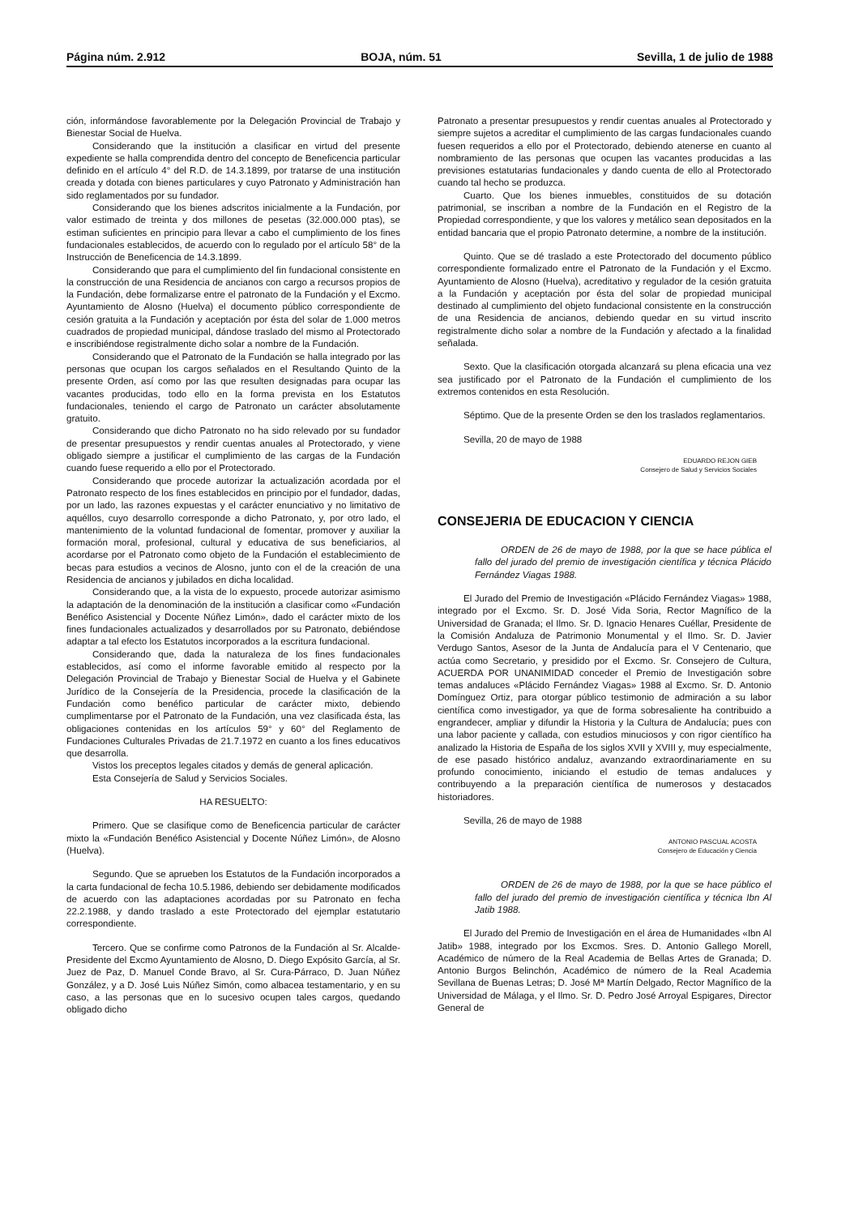Página núm. 2.912 BOJA, núm. 51 Sevilla, 1 de julio de 1988
ción, informándose favorablemente por la Delegación Provincial de Trabajo y Bienestar Social de Huelva.
Considerando que la institución a clasificar en virtud del presente expediente se halla comprendida dentro del concepto de Beneficencia particular definido en el artículo 4° del R.D. de 14.3.1899, por tratarse de una institución creada y dotada con bienes particulares y cuyo Patronato y Administración han sido reglamentados por su fundador.
Considerando que los bienes adscritos inicialmente a la Fundación, por valor estimado de treinta y dos millones de pesetas (32.000.000 ptas), se estiman suficientes en principio para llevar a cabo el cumplimiento de los fines fundacionales establecidos, de acuerdo con lo regulado por el artículo 58° de la Instrucción de Beneficencia de 14.3.1899.
Considerando que para el cumplimiento del fin fundacional consistente en la construcción de una Residencia de ancianos con cargo a recursos propios de la Fundación, debe formalizarse entre el patronato de la Fundación y el Excmo. Ayuntamiento de Alosno (Huelva) el documento público correspondiente de cesión gratuita a la Fundación y aceptación por ésta del solar de 1.000 metros cuadrados de propiedad municipal, dándose traslado del mismo al Protectorado e inscribiéndose registralmente dicho solar a nombre de la Fundación.
Considerando que el Patronato de la Fundación se halla integrado por las personas que ocupan los cargos señalados en el Resultando Quinto de la presente Orden, así como por las que resulten designadas para ocupar las vacantes producidas, todo ello en la forma prevista en los Estatutos fundacionales, teniendo el cargo de Patronato un carácter absolutamente gratuito.
Considerando que dicho Patronato no ha sido relevado por su fundador de presentar presupuestos y rendir cuentas anuales al Protectorado, y viene obligado siempre a justificar el cumplimiento de las cargas de la Fundación cuando fuese requerido a ello por el Protectorado.
Considerando que procede autorizar la actualización acordada por el Patronato respecto de los fines establecidos en principio por el fundador, dadas, por un lado, las razones expuestas y el carácter enunciativo y no limitativo de aquéllos, cuyo desarrollo corresponde a dicho Patronato, y, por otro lado, el mantenimiento de la voluntad fundacional de fomentar, promover y auxiliar la formación moral, profesional, cultural y educativa de sus beneficiarios, al acordarse por el Patronato como objeto de la Fundación el establecimiento de becas para estudios a vecinos de Alosno, junto con el de la creación de una Residencia de ancianos y jubilados en dicha localidad.
Considerando que, a la vista de lo expuesto, procede autorizar asimismo la adaptación de la denominación de la institución a clasificar como «Fundación Benéfico Asistencial y Docente Núñez Limón», dado el carácter mixto de los fines fundacionales actualizados y desarrollados por su Patronato, debiéndose adaptar a tal efecto los Estatutos incorporados a la escritura fundacional.
Considerando que, dada la naturaleza de los fines fundacionales establecidos, así como el informe favorable emitido al respecto por la Delegación Provincial de Trabajo y Bienestar Social de Huelva y el Gabinete Jurídico de la Consejería de la Presidencia, procede la clasificación de la Fundación como benéfico particular de carácter mixto, debiendo cumplimentarse por el Patronato de la Fundación, una vez clasificada ésta, las obligaciones contenidas en los artículos 59° y 60° del Reglamento de Fundaciones Culturales Privadas de 21.7.1972 en cuanto a los fines educativos que desarrolla.
Vistos los preceptos legales citados y demás de general aplicación.
Esta Consejería de Salud y Servicios Sociales.
HA RESUELTO:
Primero. Que se clasifique como de Beneficencia particular de carácter mixto la «Fundación Benéfico Asistencial y Docente Núñez Limón», de Alosno (Huelva).
Segundo. Que se aprueben los Estatutos de la Fundación incorporados a la carta fundacional de fecha 10.5.1986, debiendo ser debidamente modificados de acuerdo con las adaptaciones acordadas por su Patronato en fecha 22.2.1988, y dando traslado a este Protectorado del ejemplar estatutario correspondiente.
Tercero. Que se confirme como Patronos de la Fundación al Sr. Alcalde-Presidente del Excmo Ayuntamiento de Alosno, D. Diego Expósito García, al Sr. Juez de Paz, D. Manuel Conde Bravo, al Sr. Cura-Párraco, D. Juan Núñez González, y a D. José Luis Núñez Simón, como albacea testamentario, y en su caso, a las personas que en lo sucesivo ocupen tales cargos, quedando obligado dicho
Patronato a presentar presupuestos y rendir cuentas anuales al Protectorado y siempre sujetos a acreditar el cumplimiento de las cargas fundacionales cuando fuesen requeridos a ello por el Protectorado, debiendo atenerse en cuanto al nombramiento de las personas que ocupen las vacantes producidas a las previsiones estatutarias fundacionales y dando cuenta de ello al Protectorado cuando tal hecho se produzca.
Cuarto. Que los bienes inmuebles, constituidos de su dotación patrimonial, se inscriban a nombre de la Fundación en el Registro de la Propiedad correspondiente, y que los valores y metálico sean depositados en la entidad bancaria que el propio Patronato determine, a nombre de la institución.
Quinto. Que se dé traslado a este Protectorado del documento público correspondiente formalizado entre el Patronato de la Fundación y el Excmo. Ayuntamiento de Alosno (Huelva), acreditativo y regulador de la cesión gratuita a la Fundación y aceptación por ésta del solar de propiedad municipal destinado al cumplimiento del objeto fundacional consistente en la construcción de una Residencia de ancianos, debiendo quedar en su virtud inscrito registralmente dicho solar a nombre de la Fundación y afectado a la finalidad señalada.
Sexto. Que la clasificación otorgada alcanzará su plena eficacia una vez sea justificado por el Patronato de la Fundación el cumplimiento de los extremos contenidos en esta Resolución.
Séptimo. Que de la presente Orden se den los traslados reglamentarios.
Sevilla, 20 de mayo de 1988
EDUARDO REJON GIEB
Consejero de Salud y Servicios Sociales
CONSEJERIA DE EDUCACION Y CIENCIA
ORDEN de 26 de mayo de 1988, por la que se hace pública el fallo del jurado del premio de investigación científica y técnica Plácido Fernández Viagas 1988.
El Jurado del Premio de Investigación «Plácido Fernández Viagas» 1988, integrado por el Excmo. Sr. D. José Vida Soria, Rector Magnífico de la Universidad de Granada; el Ilmo. Sr. D. Ignacio Henares Cuéllar, Presidente de la Comisión Andaluza de Patrimonio Monumental y el Ilmo. Sr. D. Javier Verdugo Santos, Asesor de la Junta de Andalucía para el V Centenario, que actúa como Secretario, y presidido por el Excmo. Sr. Consejero de Cultura, ACUERDA POR UNANIMIDAD conceder el Premio de Investigación sobre temas andaluces «Plácido Fernández Viagas» 1988 al Excmo. Sr. D. Antonio Domínguez Ortiz, para otorgar público testimonio de admiración a su labor científica como investigador, ya que de forma sobresaliente ha contribuido a engrandecer, ampliar y difundir la Historia y la Cultura de Andalucía; pues con una labor paciente y callada, con estudios minuciosos y con rigor científico ha analizado la Historia de España de los siglos XVII y XVIII y, muy especialmente, de ese pasado histórico andaluz, avanzando extraordinariamente en su profundo conocimiento, iniciando el estudio de temas andaluces y contribuyendo a la preparación científica de numerosos y destacados historiadores.
Sevilla, 26 de mayo de 1988
ANTONIO PASCUAL ACOSTA
Consejero de Educación y Ciencia
ORDEN de 26 de mayo de 1988, por la que se hace público el fallo del jurado del premio de investigación científica y técnica Ibn Al Jatib 1988.
El Jurado del Premio de Investigación en el área de Humanidades «Ibn Al Jatib» 1988, integrado por los Excmos. Sres. D. Antonio Gallego Morell, Académico de número de la Real Academia de Bellas Artes de Granada; D. Antonio Burgos Belinchón, Académico de número de la Real Academia Sevillana de Buenas Letras; D. José Mª Martín Delgado, Rector Magnífico de la Universidad de Málaga, y el Ilmo. Sr. D. Pedro José Arroyal Espigares, Director General de